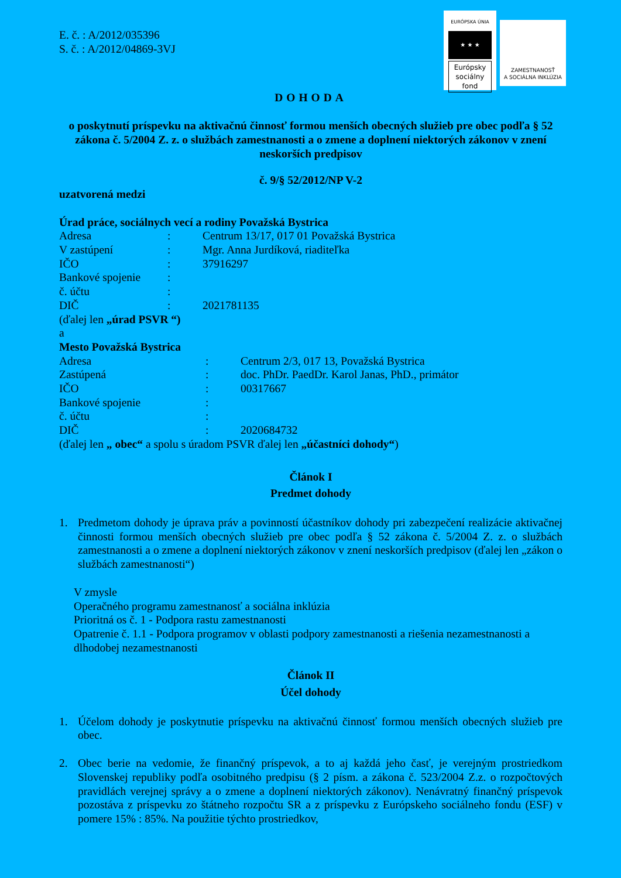EURÓPSKA ÚNIA
★ ★ ★
Európsky sociálny fond
ZAMESTNANOSŤ
A SOCIÁLNA INKLÚZIA
E. č. : A/2012/035396
S. č. : A/2012/04869-3VJ
DOHODA
o poskytnutí príspevku na aktivačnú činnosť formou menších obecných služieb pre obec podľa § 52 zákona č. 5/2004 Z. z. o službách zamestnanosti a o zmene a doplnení niektorých zákonov v znení neskorších predpisov
č. 9/§ 52/2012/NP V-2
uzatvorená medzi
Úrad práce, sociálnych vecí a rodiny Považská Bystrica
Adresa: Centrum 13/17, 017 01 Považská Bystrica
V zastúpení: Mgr. Anna Jurdíková, riaditeľka
IČO: 37916297
Bankové spojenie:
č. účtu:
DIČ: 2021781135
(ďalej len „úrad PSVR “)
a
Mesto Považská Bystrica
Adresa: Centrum 2/3, 017 13, Považská Bystrica
Zastúpená: doc. PhDr. PaedDr. Karol Janas, PhD., primátor
IČO: 00317667
Bankové spojenie:
č. účtu:
DIČ: 2020684732
(ďalej len „ obec“ a spolu s úradom PSVR ďalej len „účastníci dohody“)
Článok I
Predmet dohody
1. Predmetom dohody je úprava práv a povinností účastníkov dohody pri zabezpečení realizácie aktivačnej činnosti formou menších obecných služieb pre obec podľa § 52 zákona č. 5/2004 Z. z. o službách zamestnanosti a o zmene a doplnení niektorých zákonov v znení neskorších predpisov (ďalej len „zákon o službách zamestnanosti“)
V zmysle
Operačného programu zamestnanosť a sociálna inklúzia
Prioritná os č. 1 - Podpora rastu zamestnanosti
Opatrenie č. 1.1 - Podpora programov v oblasti podpory zamestnanosti a riešenia nezamestnanosti a dlhodobej nezamestnanosti
Článok II
Účel dohody
1. Účelom dohody je poskytnutie príspevku na aktivačnú činnosť formou menších obecných služieb pre obec.
2. Obec berie na vedomie, že finančný príspevok, a to aj každá jeho časť, je verejným prostriedkom Slovenskej republiky podľa osobitného predpisu (§ 2 písm. a zákona č. 523/2004 Z.z. o rozpočtových pravidlách verejnej správy a o zmene a doplnení niektorých zákonov). Nenávratný finančný príspevok pozostáva z príspevku zo štátneho rozpočtu SR a z príspevku z Európskeho sociálneho fondu (ESF) v pomere 15% : 85%. Na použitie týchto prostriedkov,